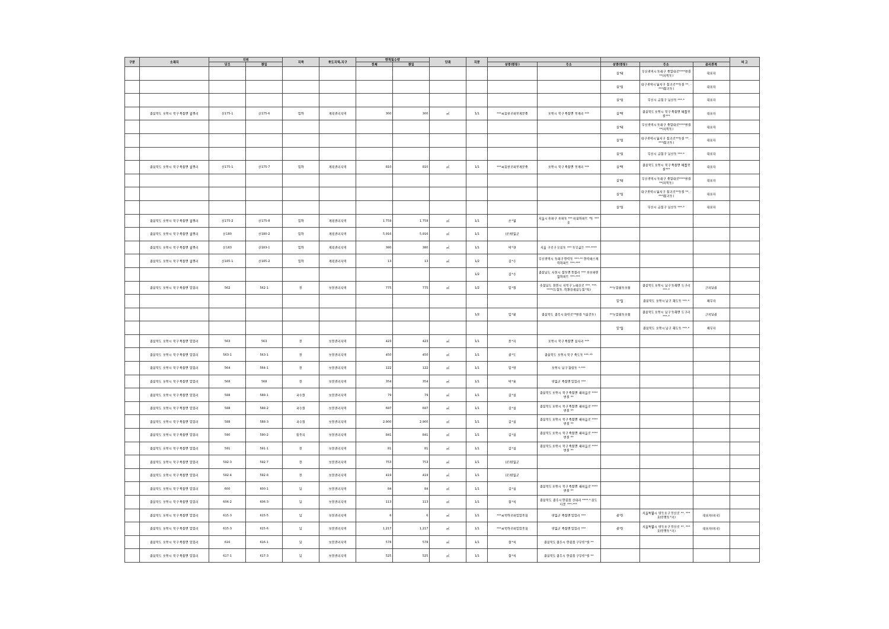| 구분 | 소재지 | 지번 | | 지목 | 용도지역,지구 | 면적및수량 | | 단위 | 지분 | | | | | | 비 고 |
| --- | --- | --- | --- | --- | --- | --- | --- | --- | --- | --- | --- | --- | --- | --- | --- |
| | | 당초 | 편입 | | | 전체 | 편입 | | | 성명(명칭) | 주소 | 성명(명칭) | 주소 | 권리관계 | |
| | | | | | | | | | | | | 심*태 | 부산광역시 동래구 중앙대로****번길 **(사직동) | 대표자 | |
| | | | | | | | | | | | | 심*섭 | 대구광역시 달서구 장기로**동길 **, -***(장기동) | 대표자 | |
| | | | | | | | | | | | | 심*섭 | 부산시 금정구 남산동 ***-* | 대표자 | |
| | 경상북도 포항시 북구 죽장면 월평리 | 산175-1 | 산175-6 | 임야 | 계획관리지역 | 300 | 300 | ㎡ | 1/1 | ***씨참판공파봉계문중 | 포항시 북구 죽장면 봉계리 *** | 심*택 | 경상북도 포항시 북구 죽장면 베틀봉길*** | 대표자 | |
| | | | | | | | | | | | | 심*태 | 부산광역시 동래구 중앙대로****번길 **(사직동) | 대표자 | |
| | | | | | | | | | | | | 심*섭 | 대구광역시 달서구 장기로**동길 **, -***(장기동) | 대표자 | |
| | | | | | | | | | | | | 심*섭 | 부산시 금정구 남산동 ***-* | 대표자 | |
| | 경상북도 포항시 북구 죽장면 월평리 | 산175-1 | 산175-7 | 임야 | 계획관리지역 | 810 | 810 | ㎡ | 1/1 | ***씨참판공파봉계문중 | 포항시 북구 죽장면 봉계리 *** | 심*택 | 경상북도 포항시 북구 죽장면 베틀봉길*** | 대표자 | |
| | | | | | | | | | | | | 심*태 | 부산광역시 동래구 중앙대로****번길 **(사직동) | 대표자 | |
| | | | | | | | | | | | | 심*섭 | 대구광역시 달서구 장기로**동길 **, -***(장기동) | 대표자 | |
| | | | | | | | | | | | | 심*섭 | 부산시 금정구 남산동 ***-* | 대표자 | |
| | 경상북도 포항시 북구 죽장면 월평리 | 산175-2 | 산175-8 | 임야 | 계획관리지역 | 1,759 | 1,759 | ㎡ | 1/1 | 손*열 | 서울시 송파구 송파동 *** 미성아파트 *동 ***호 | | | | |
| | 경상북도 포항시 북구 죽장면 월평리 | 산180 | 산180-2 | 임야 | 계획관리지역 | 5,916 | 5,916 | ㎡ | 1/1 | (공)영일군 | | | | | |
| | 경상북도 포항시 북구 죽장면 월평리 | 산183 | 산183-1 | 임야 | 계획관리지역 | 380 | 380 | ㎡ | 1/1 | 박*현 | 서울 구로구 오류동 *** 동부골든 ***-**** | | | | |
| | 경상북도 포항시 북구 죽장면 월평리 | 산185-1 | 산185-2 | 임야 | 계획관리지역 | 13 | 13 | ㎡ | 1/2 | 김*수 | 부산광역시 동래구 안락동 ***-** 안락에스케이아파트 ***-*** | | | | |
| | | | | | | | | | 1/2 | 김*수 | 경상남도 사천시 정동면 풍정리 *** 송보파인빌아파트 ***-*** | | | | |
| | 경상북도 포항시 북구 죽장면 입암리 | 562 | 562-1 | 전 | 보전관리지역 | 775 | 775 | ㎡ | 1/2 | 임*원 | 충청남도 천안시 서북구 노태산로 ***, ***-****(두정동, 이편한세상두정*차) | **농업협동조합 | 경상북도 포항시 남구 동해면 도구리 ***-* | 근저당권 | |
| | | | | | | | | | | | | 임*철 | 경상북도 포항시 남구 해도동 ***-* | 채무자 | |
| | | | | | | | | | 1/2 | 임*환 | 경상북도 경주시 화랑로**번길 *(성건동) | **농업협동조합 | 경상북도 포항시 남구 동해면 도구리 ***-* | 근저당권 | |
| | | | | | | | | | | | | 임*철 | 경상북도 포항시 남구 해도동 ***-* | 채무자 | |
| | 경상북도 포항시 북구 죽장면 입암리 | 563 | 563 | 전 | 보전관리지역 | 423 | 423 | ㎡ | 1/1 | 윤*자 | 포항시 북구 죽장면 상사리 *** | | | | |
| | 경상북도 포항시 북구 죽장면 입암리 | 563-1 | 563-1 | 전 | 보전관리지역 | 450 | 450 | ㎡ | 1/1 | 권*도 | 경상북도 포항시 북구 죽도동 ***-** | | | | |
| | 경상북도 포항시 북구 죽장면 입암리 | 564 | 564-1 | 전 | 보전관리지역 | 122 | 122 | ㎡ | 1/1 | 임*영 | 포항시 남구 청림동 *-*** | | | | |
| | 경상북도 포항시 북구 죽장면 입암리 | 568 | 568 | 전 | 보전관리지역 | 354 | 354 | ㎡ | 1/1 | 박*흥 | 영일군 죽장면 입암리 *** | | | | |
| | 경상북도 포항시 북구 죽장면 입암리 | 588 | 588-1 | 과수원 | 보전관리지역 | 79 | 79 | ㎡ | 1/1 | 김*섭 | 경상북도 포항시 북구 죽장면 새마을로 ****번길 ** | | | | |
| | 경상북도 포항시 북구 죽장면 입암리 | 588 | 588-2 | 과수원 | 보전관리지역 | 697 | 697 | ㎡ | 1/1 | 김*섭 | 경상북도 포항시 북구 죽장면 새마을로 ****번길 ** | | | | |
| | 경상북도 포항시 북구 죽장면 입암리 | 588 | 588-3 | 과수원 | 보전관리지역 | 2,900 | 2,900 | ㎡ | 1/1 | 김*섭 | 경상북도 포항시 북구 죽장면 새마을로 ****번길 ** | | | | |
| | 경상북도 포항시 북구 죽장면 입암리 | 590 | 590-2 | 잡종지 | 보전관리지역 | 841 | 841 | ㎡ | 1/1 | 김*섭 | 경상북도 포항시 북구 죽장면 새마을로 ****번길 ** | | | | |
| | 경상북도 포항시 북구 죽장면 입암리 | 591 | 591-1 | 전 | 보전관리지역 | 81 | 81 | ㎡ | 1/1 | 김*섭 | 경상북도 포항시 북구 죽장면 새마을로 ****번길 ** | | | | |
| | 경상북도 포항시 북구 죽장면 입암리 | 592-3 | 592-7 | 전 | 보전관리지역 | 753 | 753 | ㎡ | 1/1 | (공)영일군 | | | | | |
| | 경상북도 포항시 북구 죽장면 입암리 | 592-4 | 592-8 | 전 | 보전관리지역 | 419 | 419 | ㎡ | 1/1 | (공)영일군 | | | | | |
| | 경상북도 포항시 북구 죽장면 입암리 | 600 | 600-1 | 답 | 보전관리지역 | 84 | 84 | ㎡ | 1/1 | 김*섭 | 경상북도 포항시 북구 죽장면 새마을로 ****번길 ** | | | | |
| | 경상북도 포항시 북구 죽장면 입암리 | 606-2 | 606-3 | 답 | 보전관리지역 | 113 | 113 | ㎡ | 1/1 | 정*식 | 경상북도 경주시 안강읍 산대리 ****-* 삼도타운 ***-*** | | | | |
| | 경상북도 포항시 북구 죽장면 입암리 | 615-3 | 615-5 | 답 | 보전관리지역 | 6 | 6 | ㎡ | 1/1 | ***씨북야공파입암종회 | 영일군 죽장면 입암리 *** | 권*진 | 서울특별시 영등포구 양산로 **, ***호(양평동*가) | 대표자(미국) | |
| | 경상북도 포항시 북구 죽장면 입암리 | 615-3 | 615-6 | 답 | 보전관리지역 | 1,217 | 1,217 | ㎡ | 1/1 | ***씨북야공파입암종회 | 영일군 죽장면 입암리 *** | 권*진 | 서울특별시 영등포구 양산로 **, ***호(양평동*가) | 대표자(미국) | |
| | 경상북도 포항시 북구 죽장면 입암리 | 616 | 616-1 | 답 | 보전관리지역 | 578 | 578 | ㎡ | 1/1 | 정*식 | 경상북도 경주시 안강읍 구부랑*길 ** | | | | |
| | 경상북도 포항시 북구 죽장면 입암리 | 617-1 | 617-3 | 답 | 보전관리지역 | 525 | 525 | ㎡ | 1/1 | 정*식 | 경상북도 경주시 안강읍 구부랑*길 ** | | | | |